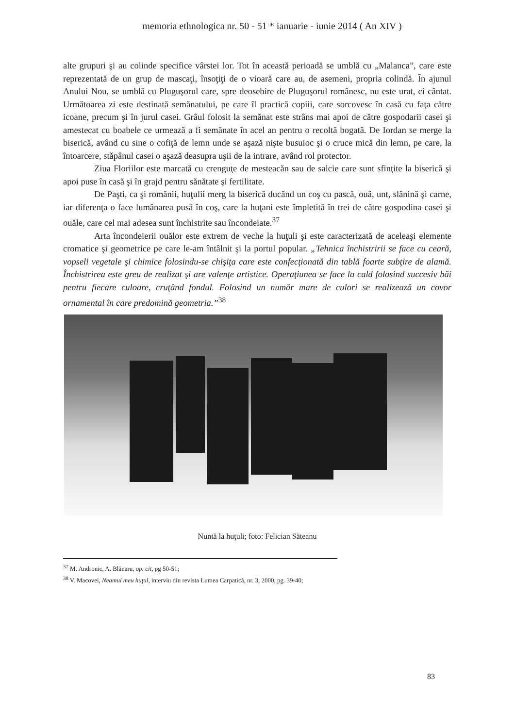memoria ethnologica nr. 50 - 51 * ianuarie - iunie 2014 ( An XIV )
alte grupuri şi au colinde specifice vârstei lor. Tot în această perioadă se umblă cu „Malanca”, care este reprezentată de un grup de mascaţi, însoţiţi de o vioară care au, de asemeni, propria colindă. În ajunul Anului Nou, se umblă cu Pluguşorul care, spre deosebire de Pluguşorul românesc, nu este urat, ci cântat. Următoarea zi este destinată semănatului, pe care îl practică copiii, care sorcovesc în casă cu faţa către icoane, precum şi în jurul casei. Grâul folosit la semănat este strâns mai apoi de către gospodarii casei şi amestecat cu boabele ce urmează a fi semănate în acel an pentru o recoltă bogată. De Iordan se merge la biserică, având cu sine o cofiţă de lemn unde se aşază nişte busuioc şi o cruce mică din lemn, pe care, la întoarcere, stăpânul casei o aşază deasupra uşii de la intrare, având rol protector.
Ziua Floriilor este marcată cu crenguţe de mesteacăn sau de salcie care sunt sfinţite la biserică şi apoi puse în casă şi în grajd pentru sănătate şi fertilitate.
De Paşti, ca şi românii, huţulii merg la biserică ducând un coş cu pască, ouă, unt, slănină şi carne, iar diferenţa o face lumânarea pusă în coş, care la huţani este împletită în trei de către gospodina casei şi ouăle, care cel mai adesea sunt închistrite sau încondeiate.<sup>37</sup>
Arta încondeierii ouălor este extrem de veche la huţuli şi este caracterizată de aceleaşi elemente cromatice şi geometrice pe care le-am întâlnit şi la portul popular. „Tehnica închistririi se face cu ceară, vopseli vegetale şi chimice folosindu-se chişiţa care este confecţionată din tablă foarte subţire de alamă. Închistrirea este greu de realizat şi are valenţe artistice. Operaţiunea se face la cald folosind succesiv băi pentru fiecare culoare, cruţând fondul. Folosind un număr mare de culori se realizează un covor ornamental în care predomină geometria.”<sup>38</sup>
Nuntă la huţuli; foto: Felician Săteanu
<sup>37</sup> M. Andronic, A. Blănaru, op. cit, pg 50-51;
<sup>38</sup> V. Macovei, Neamul meu huţul, interviu din revista Lumea Carpatică, nr. 3, 2000, pg. 39-40;
83